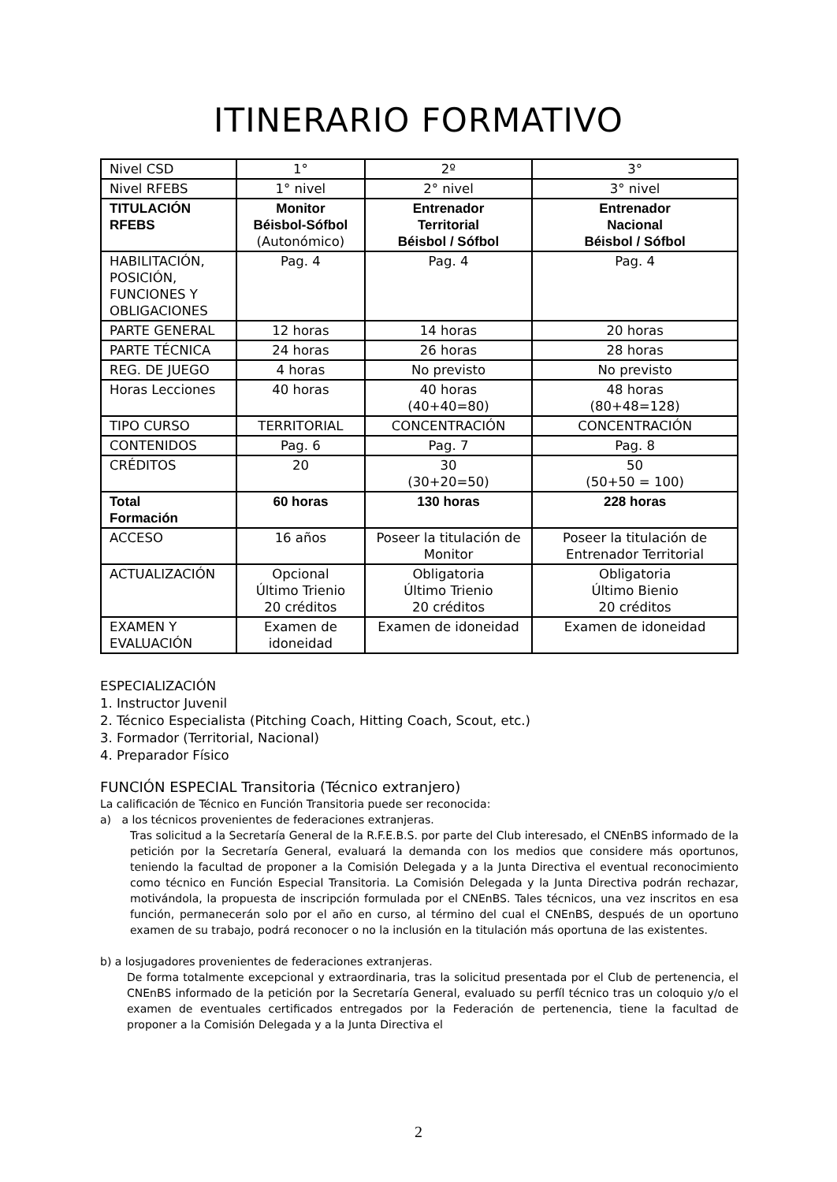ITINERARIO FORMATIVO
| Nivel CSD | 1° | 2º | 3° |
| Nivel RFEBS | 1° nivel | 2° nivel | 3° nivel |
| TITULACIÓN RFEBS | Monitor Béisbol-Sófbol (Autonómico) | Entrenador Territorial Béisbol / Sófbol | Entrenador Nacional Béisbol / Sófbol |
| HABILITACIÓN, POSICIÓN, FUNCIONES Y OBLIGACIONES | Pag. 4 | Pag. 4 | Pag. 4 |
| PARTE GENERAL | 12 horas | 14 horas | 20 horas |
| PARTE TÉCNICA | 24 horas | 26 horas | 28 horas |
| REG. DE JUEGO | 4 horas | No previsto | No previsto |
| Horas Lecciones | 40 horas | 40 horas (40+40=80) | 48 horas (80+48=128) |
| TIPO CURSO | TERRITORIAL | CONCENTRACIÓN | CONCENTRACIÓN |
| CONTENIDOS | Pag. 6 | Pag. 7 | Pag. 8 |
| CRÉDITOS | 20 | 30 (30+20=50) | 50 (50+50 = 100) |
| Total Formación | 60 horas | 130 horas | 228 horas |
| ACCESO | 16 años | Poseer la titulación de Monitor | Poseer la titulación de Entrenador Territorial |
| ACTUALIZACIÓN | Opcional Último Trienio 20 créditos | Obligatoria Último Trienio 20 créditos | Obligatoria Último Bienio 20 créditos |
| EXAMEN Y EVALUACIÓN | Examen de idoneidad | Examen de idoneidad | Examen de idoneidad |
ESPECIALIZACIÓN
1. Instructor Juvenil
2. Técnico Especialista (Pitching Coach, Hitting Coach, Scout, etc.)
3. Formador (Territorial, Nacional)
4. Preparador Físico
FUNCIÓN ESPECIAL Transitoria (Técnico extranjero)
La calificación de Técnico en Función Transitoria puede ser reconocida:
a) a los técnicos provenientes de federaciones extranjeras.
Tras solicitud a la Secretaría General de la R.F.E.B.S. por parte del Club interesado, el CNEnBS informado de la petición por la Secretaría General, evaluará la demanda con los medios que considere más oportunos, teniendo la facultad de proponer a la Comisión Delegada y a la Junta Directiva el eventual reconocimiento como técnico en Función Especial Transitoria. La Comisión Delegada y la Junta Directiva podrán rechazar, motivándola, la propuesta de inscripción formulada por el CNEnBS. Tales técnicos, una vez inscritos en esa función, permanecerán solo por el año en curso, al término del cual el CNEnBS, después de un oportuno examen de su trabajo, podrá reconocer o no la inclusión en la titulación más oportuna de las existentes.
b) a losjugadores provenientes de federaciones extranjeras.
De forma totalmente excepcional y extraordinaria, tras la solicitud presentada por el Club de pertenencia, el CNEnBS informado de la petición por la Secretaría General, evaluado su perfíl técnico tras un coloquio y/o el examen de eventuales certificados entregados por la Federación de pertenencia, tiene la facultad de proponer a la Comisión Delegada y a la Junta Directiva el
2